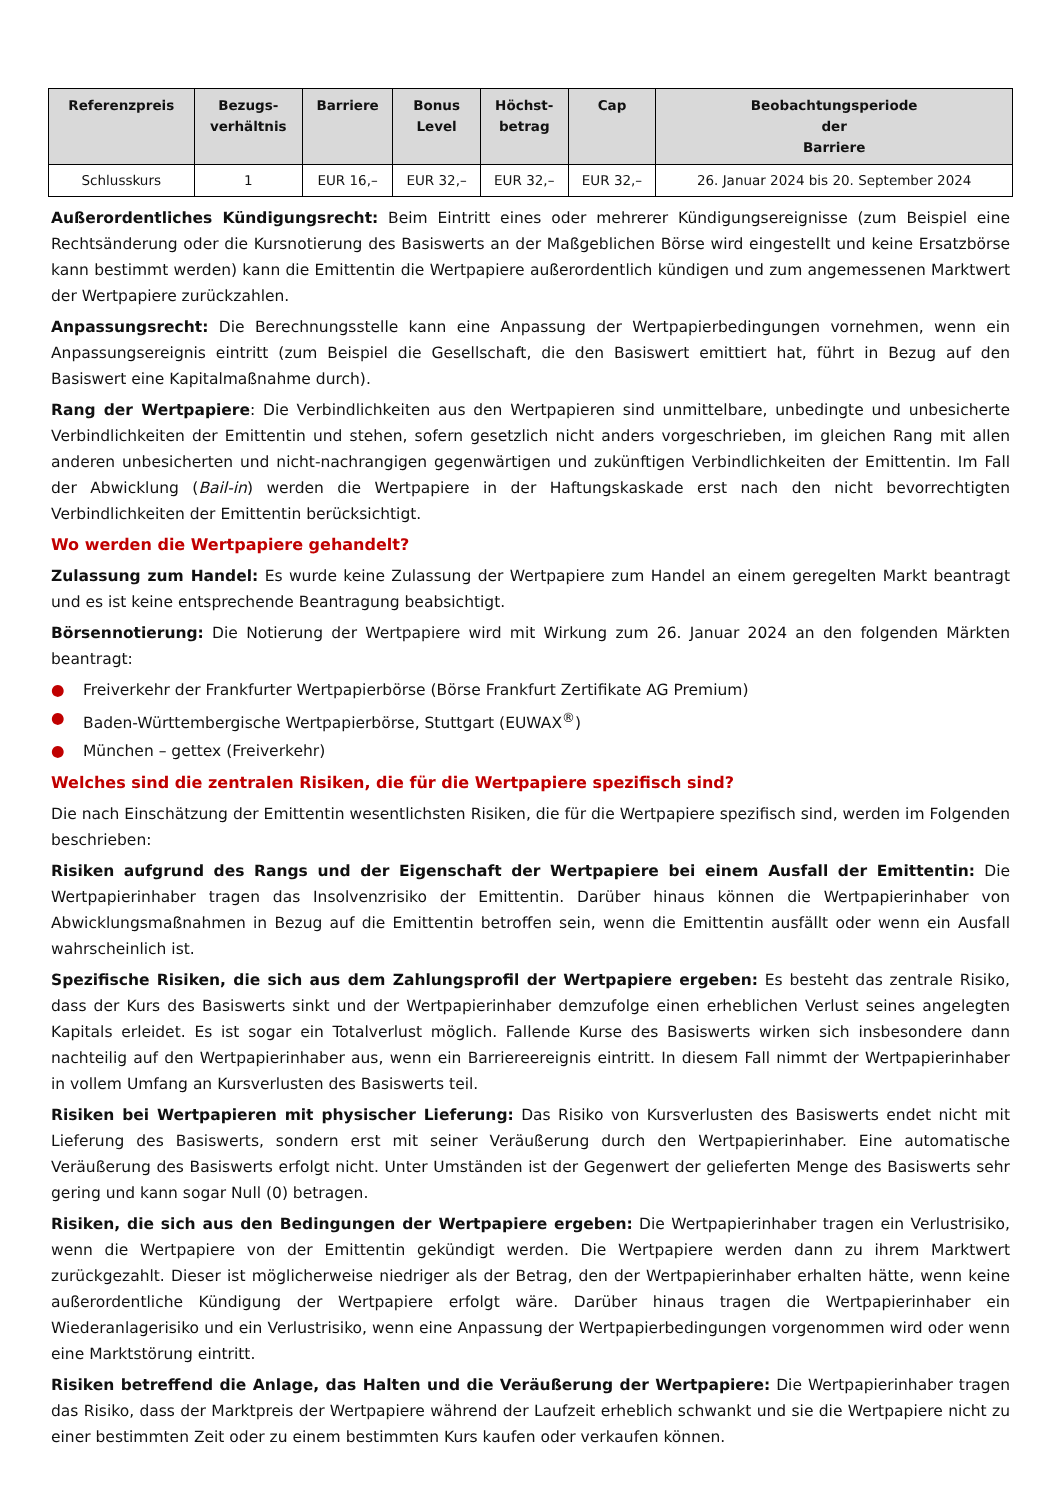| Referenzpreis | Bezugs- verhältnis | Barriere | Bonus Level | Höchst- betrag | Cap | Beobachtungsperiode der Barriere |
| --- | --- | --- | --- | --- | --- | --- |
| Schlusskurs | 1 | EUR 16,– | EUR 32,– | EUR 32,– | EUR 32,– | 26. Januar 2024 bis 20. September 2024 |
Außerordentliches Kündigungsrecht: Beim Eintritt eines oder mehrerer Kündigungsereignisse (zum Beispiel eine Rechtsänderung oder die Kursnotierung des Basiswerts an der Maßgeblichen Börse wird eingestellt und keine Ersatzbörse kann bestimmt werden) kann die Emittentin die Wertpapiere außerordentlich kündigen und zum angemessenen Marktwert der Wertpapiere zurückzahlen.
Anpassungsrecht: Die Berechnungsstelle kann eine Anpassung der Wertpapierbedingungen vornehmen, wenn ein Anpassungsereignis eintritt (zum Beispiel die Gesellschaft, die den Basiswert emittiert hat, führt in Bezug auf den Basiswert eine Kapitalmaßnahme durch).
Rang der Wertpapiere: Die Verbindlichkeiten aus den Wertpapieren sind unmittelbare, unbedingte und unbesicherte Verbindlichkeiten der Emittentin und stehen, sofern gesetzlich nicht anders vorgeschrieben, im gleichen Rang mit allen anderen unbesicherten und nicht-nachrangigen gegenwärtigen und zukünftigen Verbindlichkeiten der Emittentin. Im Fall der Abwicklung (Bail-in) werden die Wertpapiere in der Haftungskaskade erst nach den nicht bevorrechtigten Verbindlichkeiten der Emittentin berücksichtigt.
Wo werden die Wertpapiere gehandelt?
Zulassung zum Handel: Es wurde keine Zulassung der Wertpapiere zum Handel an einem geregelten Markt beantragt und es ist keine entsprechende Beantragung beabsichtigt.
Börsennotierung: Die Notierung der Wertpapiere wird mit Wirkung zum 26. Januar 2024 an den folgenden Märkten beantragt:
● Freiverkehr der Frankfurter Wertpapierbörse (Börse Frankfurt Zertifikate AG Premium)
● Baden-Württembergische Wertpapierbörse, Stuttgart (EUWAX<sup>®</sup>)
● München – gettex (Freiverkehr)
Welches sind die zentralen Risiken, die für die Wertpapiere spezifisch sind?
Die nach Einschätzung der Emittentin wesentlichsten Risiken, die für die Wertpapiere spezifisch sind, werden im Folgenden beschrieben:
Risiken aufgrund des Rangs und der Eigenschaft der Wertpapiere bei einem Ausfall der Emittentin: Die Wertpapierinhaber tragen das Insolvenzrisiko der Emittentin. Darüber hinaus können die Wertpapierinhaber von Abwicklungsmaßnahmen in Bezug auf die Emittentin betroffen sein, wenn die Emittentin ausfällt oder wenn ein Ausfall wahrscheinlich ist.
Spezifische Risiken, die sich aus dem Zahlungsprofil der Wertpapiere ergeben: Es besteht das zentrale Risiko, dass der Kurs des Basiswerts sinkt und der Wertpapierinhaber demzufolge einen erheblichen Verlust seines angelegten Kapitals erleidet. Es ist sogar ein Totalverlust möglich. Fallende Kurse des Basiswerts wirken sich insbesondere dann nachteilig auf den Wertpapierinhaber aus, wenn ein Barriereereignis eintritt. In diesem Fall nimmt der Wertpapierinhaber in vollem Umfang an Kursverlusten des Basiswerts teil.
Risiken bei Wertpapieren mit physischer Lieferung: Das Risiko von Kursverlusten des Basiswerts endet nicht mit Lieferung des Basiswerts, sondern erst mit seiner Veräußerung durch den Wertpapierinhaber. Eine automatische Veräußerung des Basiswerts erfolgt nicht. Unter Umständen ist der Gegenwert der gelieferten Menge des Basiswerts sehr gering und kann sogar Null (0) betragen.
Risiken, die sich aus den Bedingungen der Wertpapiere ergeben: Die Wertpapierinhaber tragen ein Verlustrisiko, wenn die Wertpapiere von der Emittentin gekündigt werden. Die Wertpapiere werden dann zu ihrem Marktwert zurückgezahlt. Dieser ist möglicherweise niedriger als der Betrag, den der Wertpapierinhaber erhalten hätte, wenn keine außerordentliche Kündigung der Wertpapiere erfolgt wäre. Darüber hinaus tragen die Wertpapierinhaber ein Wiederanlagerisiko und ein Verlustrisiko, wenn eine Anpassung der Wertpapierbedingungen vorgenommen wird oder wenn eine Marktstörung eintritt.
Risiken betreffend die Anlage, das Halten und die Veräußerung der Wertpapiere: Die Wertpapierinhaber tragen das Risiko, dass der Marktpreis der Wertpapiere während der Laufzeit erheblich schwankt und sie die Wertpapiere nicht zu einer bestimmten Zeit oder zu einem bestimmten Kurs kaufen oder verkaufen können.